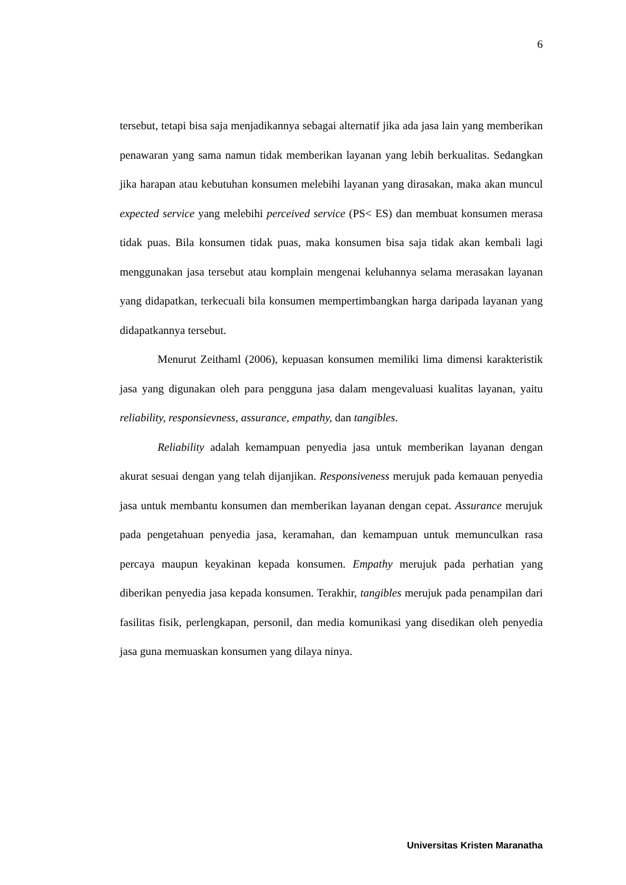6
tersebut, tetapi bisa saja menjadikannya sebagai alternatif jika ada jasa lain yang memberikan penawaran yang sama namun tidak memberikan layanan yang lebih berkualitas. Sedangkan jika harapan atau kebutuhan konsumen melebihi layanan yang dirasakan, maka akan muncul expected service yang melebihi perceived service (PS< ES) dan membuat konsumen merasa tidak puas. Bila konsumen tidak puas, maka konsumen bisa saja tidak akan kembali lagi menggunakan jasa tersebut atau komplain mengenai keluhannya selama merasakan layanan yang didapatkan, terkecuali bila konsumen mempertimbangkan harga daripada layanan yang didapatkannya tersebut.
Menurut Zeithaml (2006), kepuasan konsumen memiliki lima dimensi karakteristik jasa yang digunakan oleh para pengguna jasa dalam mengevaluasi kualitas layanan, yaitu reliability, responsievness, assurance, empathy, dan tangibles.
Reliability adalah kemampuan penyedia jasa untuk memberikan layanan dengan akurat sesuai dengan yang telah dijanjikan. Responsiveness merujuk pada kemauan penyedia jasa untuk membantu konsumen dan memberikan layanan dengan cepat. Assurance merujuk pada pengetahuan penyedia jasa, keramahan, dan kemampuan untuk memunculkan rasa percaya maupun keyakinan kepada konsumen. Empathy merujuk pada perhatian yang diberikan penyedia jasa kepada konsumen. Terakhir, tangibles merujuk pada penampilan dari fasilitas fisik, perlengkapan, personil, dan media komunikasi yang disedikan oleh penyedia jasa guna memuaskan konsumen yang dilaya ninya.
Universitas Kristen Maranatha